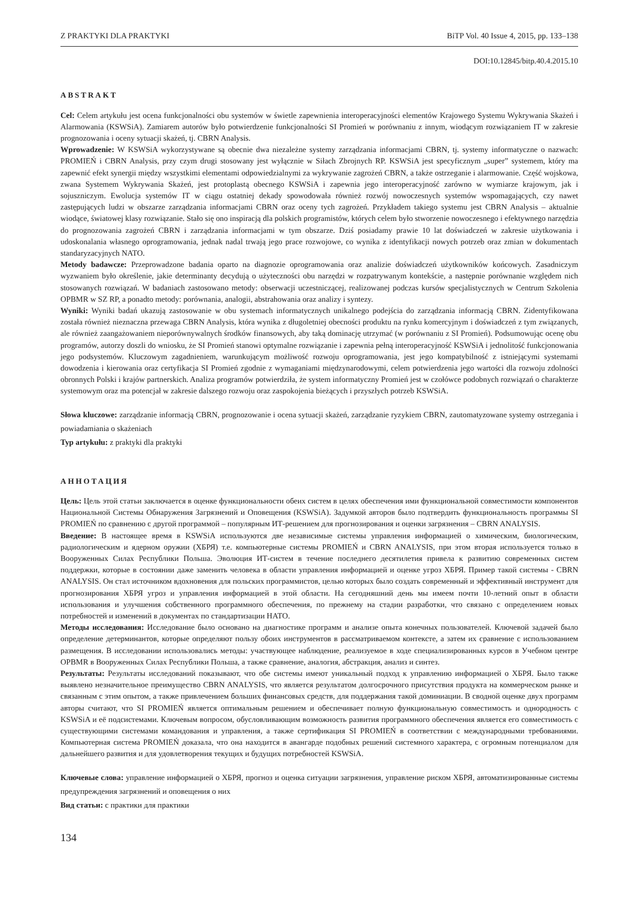Z PRAKTYKI DLA PRAKTYKI BiTP Vol. 40 Issue 4, 2015, pp. 133–138
DOI:10.12845/bitp.40.4.2015.10
ABSTRAKT
Cel: Celem artykułu jest ocena funkcjonalności obu systemów w świetle zapewnienia interoperacyjności elementów Krajowego Systemu Wykrywania Skażeń i Alarmowania (KSWSiA). Zamiarem autorów było potwierdzenie funkcjonalności SI Promień w porównaniu z innym, wiodącym rozwiązaniem IT w zakresie prognozowania i oceny sytuacji skażeń, tj. CBRN Analysis.
Wprowadzenie: W KSWSiA wykorzystywane są obecnie dwa niezależne systemy zarządzania informacjami CBRN, tj. systemy informatyczne o nazwach: PROMIEŃ i CBRN Analysis, przy czym drugi stosowany jest wyłącznie w Siłach Zbrojnych RP. KSWSiA jest specyficznym „super” systemem, który ma zapewnić efekt synergii między wszystkimi elementami odpowiedzialnymi za wykrywanie zagrożeń CBRN, a także ostrzeganie i alarmowanie. Część wojskowa, zwana Systemem Wykrywania Skażeń, jest protoplastą obecnego KSWSiA i zapewnia jego interoperacyjność zarówno w wymiarze krajowym, jak i sojuszniczym. Ewolucja systemów IT w ciągu ostatniej dekady spowodowała również rozwój nowoczesnych systemów wspomagających, czy nawet zastępujących ludzi w obszarze zarządzania informacjami CBRN oraz oceny tych zagrożeń. Przykładem takiego systemu jest CBRN Analysis – aktualnie wiodące, światowej klasy rozwiązanie. Stało się ono inspiracją dla polskich programistów, których celem było stworzenie nowoczesnego i efektywnego narzędzia do prognozowania zagrożeń CBRN i zarządzania informacjami w tym obszarze. Dziś posiadamy prawie 10 lat doświadczeń w zakresie użytkowania i udoskonalania własnego oprogramowania, jednak nadal trwają jego prace rozwojowe, co wynika z identyfikacji nowych potrzeb oraz zmian w dokumentach standaryzacyjnych NATO.
Metody badawcze: Przeprowadzone badania oparto na diagnozie oprogramowania oraz analizie doświadczeń użytkowników końcowych. Zasadniczym wyzwaniem było określenie, jakie determinanty decydują o użyteczności obu narzędzi w rozpatrywanym kontekście, a następnie porównanie względem nich stosowanych rozwiązań. W badaniach zastosowano metody: obserwacji uczestniczącej, realizowanej podczas kursów specjalistycznych w Centrum Szkolenia OPBMR w SZ RP, a ponadto metody: porównania, analogii, abstrahowania oraz analizy i syntezy.
Wyniki: Wyniki badań ukazują zastosowanie w obu systemach informatycznych unikalnego podejścia do zarządzania informacją CBRN. Zidentyfikowana została również nieznaczna przewaga CBRN Analysis, która wynika z długoletniej obecności produktu na rynku komercyjnym i doświadczeń z tym związanych, ale również zaangażowaniem nieporównywalnych środków finansowych, aby taką dominację utrzymać (w porównaniu z SI Promień). Podsumowując ocenę obu programów, autorzy doszli do wniosku, że SI Promień stanowi optymalne rozwiązanie i zapewnia pełną interoperacyjność KSWSiA i jednolitość funkcjonowania jego podsystemów. Kluczowym zagadnieniem, warunkującym możliwość rozwoju oprogramowania, jest jego kompatybilność z istniejącymi systemami dowodzenia i kierowania oraz certyfikacja SI Promień zgodnie z wymaganiami międzynarodowymi, celem potwierdzenia jego wartości dla rozwoju zdolności obronnych Polski i krajów partnerskich. Analiza programów potwierdziła, że system informatyczny Promień jest w czołówce podobnych rozwiązań o charakterze systemowym oraz ma potencjał w zakresie dalszego rozwoju oraz zaspokojenia bieżących i przyszłych potrzeb KSWSiA.
Słowa kluczowe: zarządzanie informacją CBRN, prognozowanie i ocena sytuacji skażeń, zarządzanie ryzykiem CBRN, zautomatyzowane systemy ostrzegania i powiadamiania o skażeniach
Typ artykułu: z praktyki dla praktyki
АННОТАЦИЯ
Цель: Цель этой статьи заключается в оценке функциональности обеих систем в целях обеспечения ими функциональной совместимости компонентов Национальной Системы Обнаружения Загрязнений и Оповещения (KSWSiA). Задумкой авторов было подтвердить функциональность программы SI PROMIEŃ по сравнению с другой программой – популярным ИТ-решением для прогнозирования и оценки загрязнения – CBRN ANALYSIS.
Введение: В настоящее время в KSWSiA используются две независимые системы управления информацией о химическим, биологическим, радиологическим и ядерном оружии (ХБРЯ) т.е. компьютерные системы PROMIEŃ и CBRN ANALYSIS, при этом вторая используется только в Вооруженных Силах Республики Польша. Эволюция ИТ-систем в течение последнего десятилетия привела к развитию современных систем поддержки, которые в состоянии даже заменить человека в области управления информацией и оценке угроз ХБРЯ. Пример такой системы - CBRN ANALYSIS. Он стал источником вдохновения для польских программистов, целью которых было создать современный и эффективный инструмент для прогнозирования ХБРЯ угроз и управления информацией в этой области. На сегодняшний день мы имеем почти 10-летний опыт в области использования и улучшения собственного программного обеспечения, по прежнему на стадии разработки, что связано с определением новых потребностей и изменений в документах по стандартизации НАТО.
Методы исследования: Исследование было основано на диагностике программ и анализе опыта конечных пользователей. Ключевой задачей было определение детерминантов, которые определяют пользу обоих инструментов в рассматриваемом контексте, а затем их сравнение с использованием размещения. В исследовании использовались методы: участвующее наблюдение, реализуемое в ходе специализированных курсов в Учебном центре OPBMR в Вооруженных Силах Республики Польша, а также сравнение, аналогия, абстракция, анализ и синтез.
Результаты: Результаты исследований показывают, что обе системы имеют уникальный подход к управлению информацией о ХБРЯ. Было также выявлено незначительное преимущество CBRN ANALYSIS, что является результатом долгосрочного присутствия продукта на коммерческом рынке и связанным с этим опытом, а также привлечением больших финансовых средств, для поддержания такой доминиации. В сводной оценке двух программ авторы считают, что SI PROMIEŃ является оптимальным решением и обеспечивает полную функциональную совместимость и однородность с KSWSiA и её подсистемами. Ключевым вопросом, обусловливающим возможность развития программного обеспечения является его совместимость с существующими системами командования и управления, а также сертификация SI PROMIEŃ в соответствии с международными требованиями. Компьютерная система PROMIEŃ доказала, что она находится в авангарде подобных решений системного характера, с огромным потенциалом для дальнейшего развития и для удовлетворения текущих и будущих потребностей KSWSiA.
Ключевые слова: управление информацией о ХБРЯ, прогноз и оценка ситуации загрязнения, управление риском ХБРЯ, автоматизированные системы предупреждения загрязнений и оповещения о них
Вид статьи: с практики для практики
134